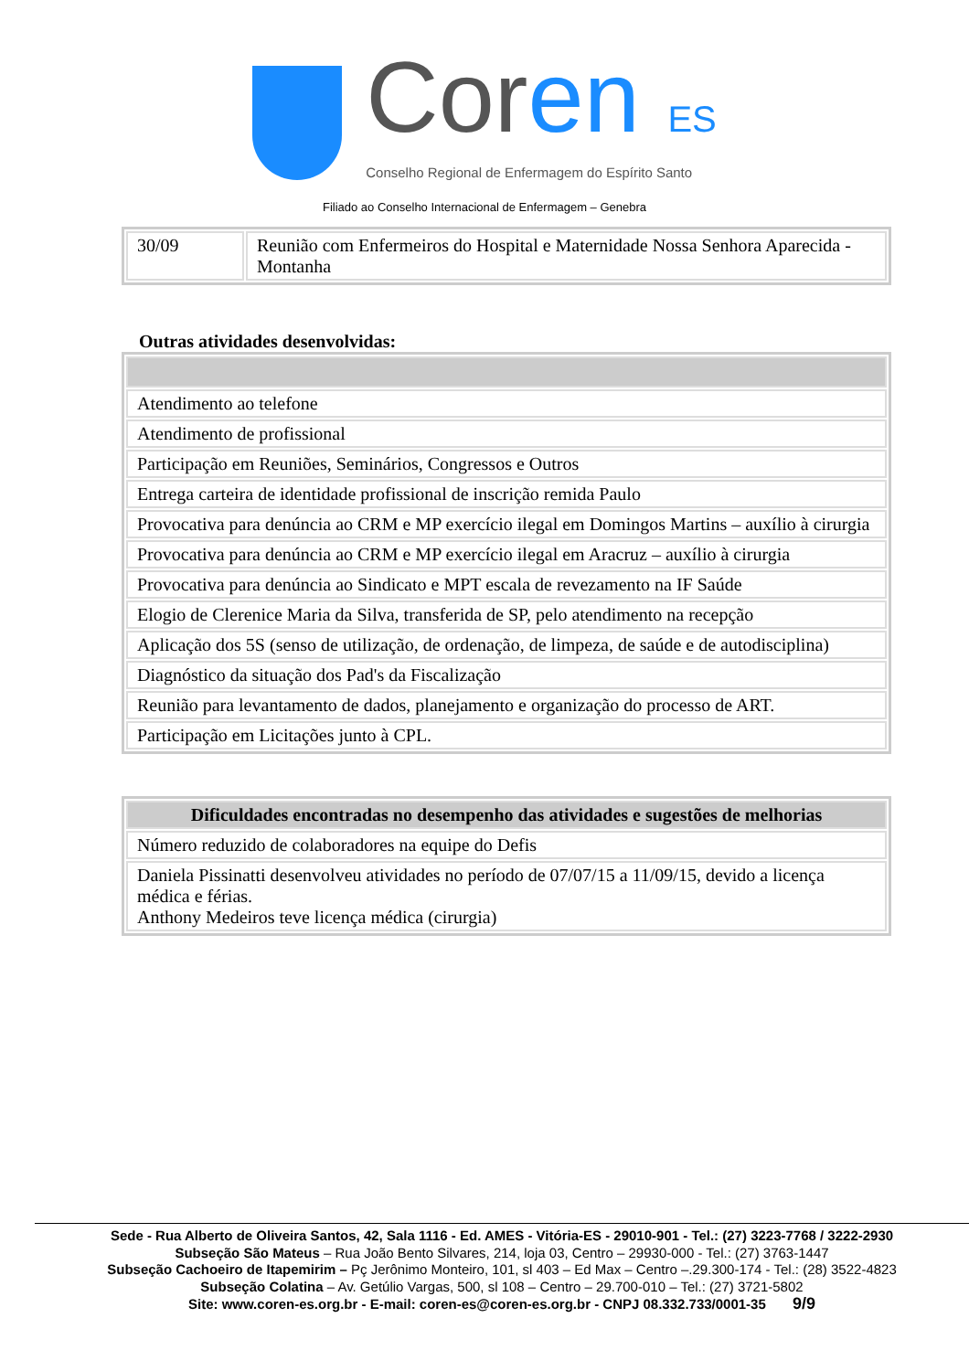Coren ES
Conselho Regional de Enfermagem do Espírito Santo
Filiado ao Conselho Internacional de Enfermagem – Genebra
| 30/09 | Reunião com Enfermeiros do Hospital e Maternidade Nossa Senhora Aparecida - Montanha |
Outras atividades desenvolvidas:
| Atendimento ao telefone |
| Atendimento de profissional |
| Participação em Reuniões, Seminários, Congressos e Outros |
| Entrega carteira de identidade profissional de inscrição remida Paulo |
| Provocativa para denúncia ao CRM e MP exercício ilegal em Domingos Martins – auxílio à cirurgia |
| Provocativa para denúncia ao CRM e MP exercício ilegal em Aracruz – auxílio à cirurgia |
| Provocativa para denúncia ao Sindicato e MPT escala de revezamento na IF Saúde |
| Elogio de Clerenice Maria da Silva, transferida de SP, pelo atendimento na recepção |
| Aplicação dos 5S (senso de utilização, de ordenação, de limpeza, de saúde e de autodisciplina) |
| Diagnóstico da situação dos Pad's da Fiscalização |
| Reunião para levantamento de dados, planejamento e organização do processo de ART. |
| Participação em Licitações junto à CPL. |
| Dificuldades encontradas no desempenho das atividades e sugestões de melhorias |
| --- |
| Número reduzido de colaboradores na equipe do Defis |
| Daniela Pissinatti desenvolveu atividades no período de 07/07/15 a 11/09/15, devido a licença médica e férias. Anthony Medeiros teve licença médica (cirurgia) |
Sede - Rua Alberto de Oliveira Santos, 42, Sala 1116 - Ed. AMES - Vitória-ES - 29010-901 - Tel.: (27) 3223-7768 / 3222-2930
Subseção São Mateus – Rua João Bento Silvares, 214, loja 03, Centro – 29930-000 - Tel.: (27) 3763-1447
Subseção Cachoeiro de Itapemirim – Pç Jerônimo Monteiro, 101, sl 403 – Ed Max – Centro –.29.300-174 - Tel.: (28) 3522-4823
Subseção Colatina – Av. Getúlio Vargas, 500, sl 108 – Centro – 29.700-010 – Tel.: (27) 3721-5802
Site: www.coren-es.org.br - E-mail: coren-es@coren-es.org.br - CNPJ 08.332.733/0001-35 9/9